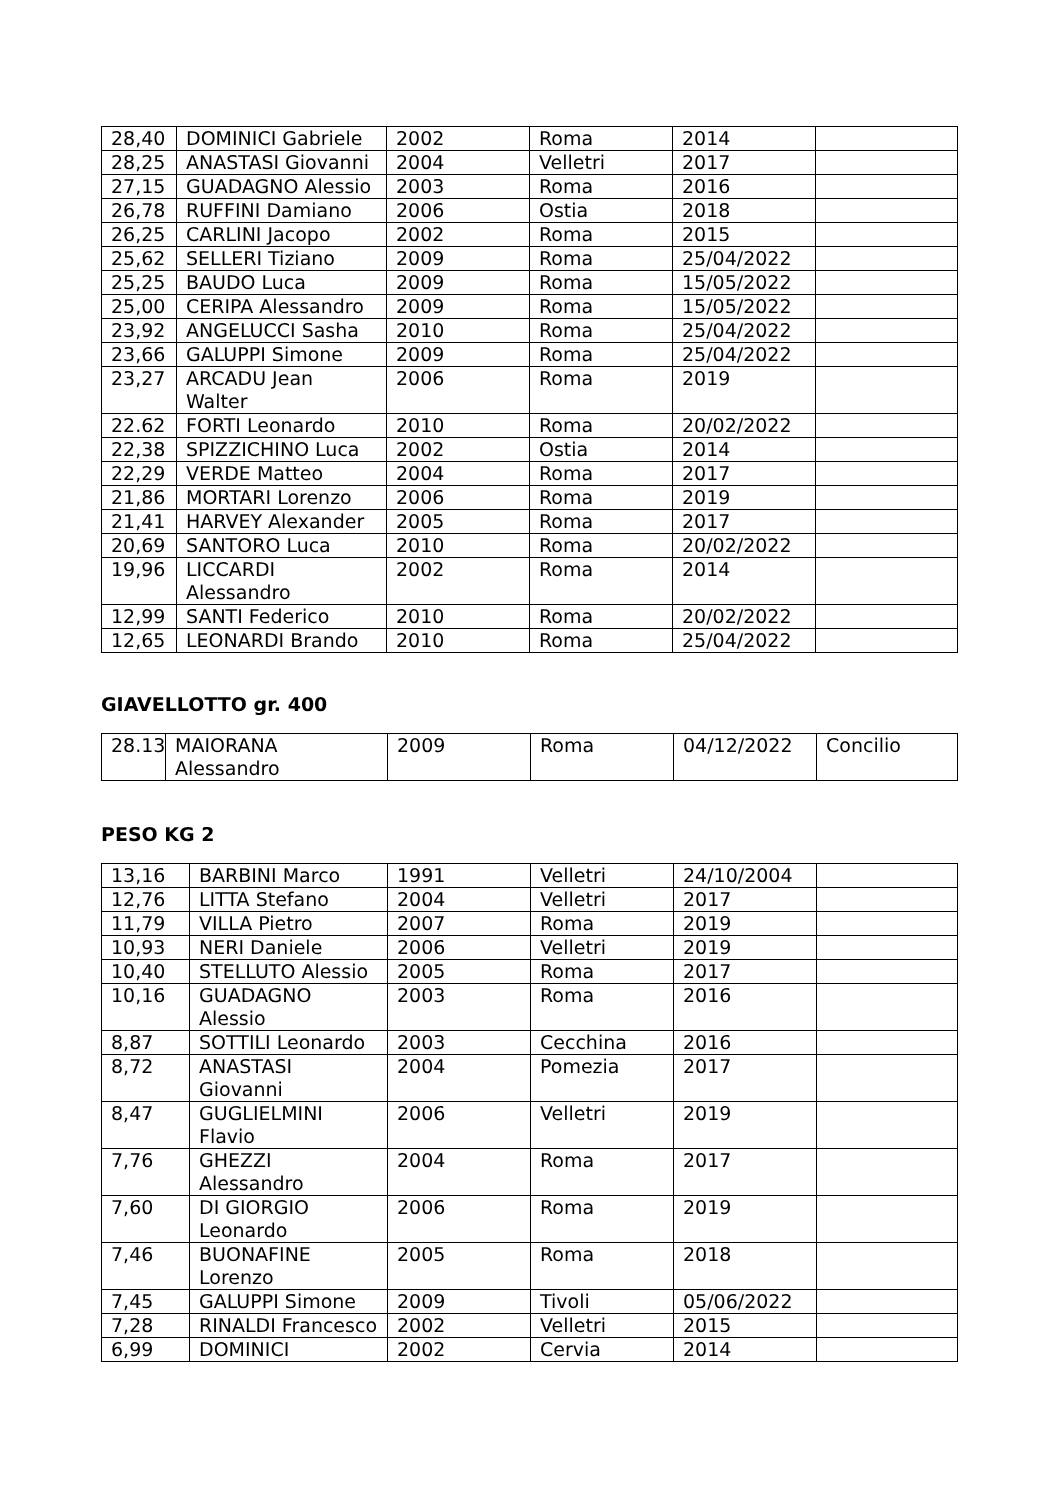| 28,40 | DOMINICI Gabriele | 2002 | Roma | 2014 | |
| 28,25 | ANASTASI Giovanni | 2004 | Velletri | 2017 | |
| 27,15 | GUADAGNO Alessio | 2003 | Roma | 2016 | |
| 26,78 | RUFFINI Damiano | 2006 | Ostia | 2018 | |
| 26,25 | CARLINI Jacopo | 2002 | Roma | 2015 | |
| 25,62 | SELLERI Tiziano | 2009 | Roma | 25/04/2022 | |
| 25,25 | BAUDO Luca | 2009 | Roma | 15/05/2022 | |
| 25,00 | CERIPA Alessandro | 2009 | Roma | 15/05/2022 | |
| 23,92 | ANGELUCCI Sasha | 2010 | Roma | 25/04/2022 | |
| 23,66 | GALUPPI Simone | 2009 | Roma | 25/04/2022 | |
| 23,27 | ARCADU Jean Walter | 2006 | Roma | 2019 | |
| 22.62 | FORTI Leonardo | 2010 | Roma | 20/02/2022 | |
| 22,38 | SPIZZICHINO Luca | 2002 | Ostia | 2014 | |
| 22,29 | VERDE Matteo | 2004 | Roma | 2017 | |
| 21,86 | MORTARI Lorenzo | 2006 | Roma | 2019 | |
| 21,41 | HARVEY Alexander | 2005 | Roma | 2017 | |
| 20,69 | SANTORO Luca | 2010 | Roma | 20/02/2022 | |
| 19,96 | LICCARDI Alessandro | 2002 | Roma | 2014 | |
| 12,99 | SANTI Federico | 2010 | Roma | 20/02/2022 | |
| 12,65 | LEONARDI Brando | 2010 | Roma | 25/04/2022 | |
GIAVELLOTTO gr. 400
| 28.13 | MAIORANA Alessandro | 2009 | Roma | 04/12/2022 | Concilio |
PESO KG 2
| 13,16 | BARBINI Marco | 1991 | Velletri | 24/10/2004 | |
| 12,76 | LITTA Stefano | 2004 | Velletri | 2017 | |
| 11,79 | VILLA Pietro | 2007 | Roma | 2019 | |
| 10,93 | NERI Daniele | 2006 | Velletri | 2019 | |
| 10,40 | STELLUTO Alessio | 2005 | Roma | 2017 | |
| 10,16 | GUADAGNO Alessio | 2003 | Roma | 2016 | |
| 8,87 | SOTTILI Leonardo | 2003 | Cecchina | 2016 | |
| 8,72 | ANASTASI Giovanni | 2004 | Pomezia | 2017 | |
| 8,47 | GUGLIELMINI Flavio | 2006 | Velletri | 2019 | |
| 7,76 | GHEZZI Alessandro | 2004 | Roma | 2017 | |
| 7,60 | DI GIORGIO Leonardo | 2006 | Roma | 2019 | |
| 7,46 | BUONAFINE Lorenzo | 2005 | Roma | 2018 | |
| 7,45 | GALUPPI Simone | 2009 | Tivoli | 05/06/2022 | |
| 7,28 | RINALDI Francesco | 2002 | Velletri | 2015 | |
| 6,99 | DOMINICI | 2002 | Cervia | 2014 | |